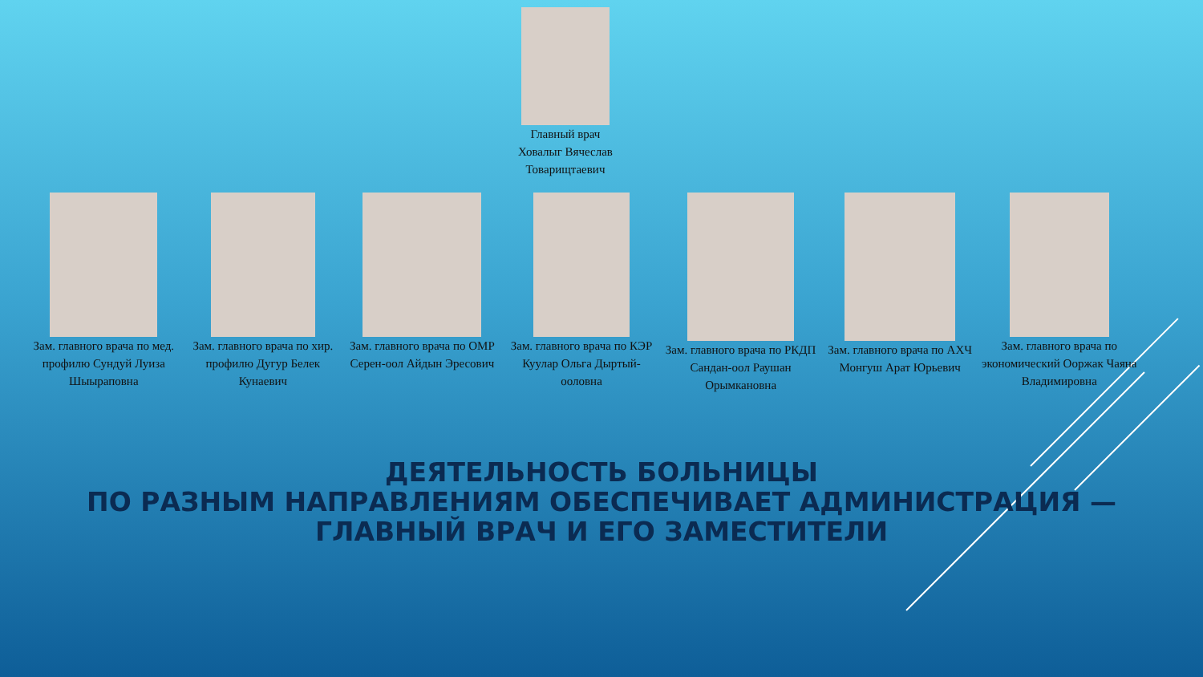Главный врач Ховалыг Вячеслав Товарищтаевич
Зам. главного врача по мед. профилю Сундуй Луиза Шыыраповна
Зам. главного врача по хир. профилю Дугур Белек Кунаевич
Зам. главного врача по ОМР Серен-оол Айдын Эресович
Зам. главного врача по КЭР Куулар Ольга Дыртый-ооловна
Зам. главного врача по РКДП Сандан-оол Раушан Орымкановна
Зам. главного врача по АХЧ Монгуш Арат Юрьевич
Зам. главного врача по экономический Ооржак Чаяна Владимировна
ДЕЯТЕЛЬНОСТЬ БОЛЬНИЦЫ
ПО РАЗНЫМ НАПРАВЛЕНИЯМ ОБЕСПЕЧИВАЕТ АДМИНИСТРАЦИЯ —
ГЛАВНЫЙ ВРАЧ И ЕГО ЗАМЕСТИТЕЛИ